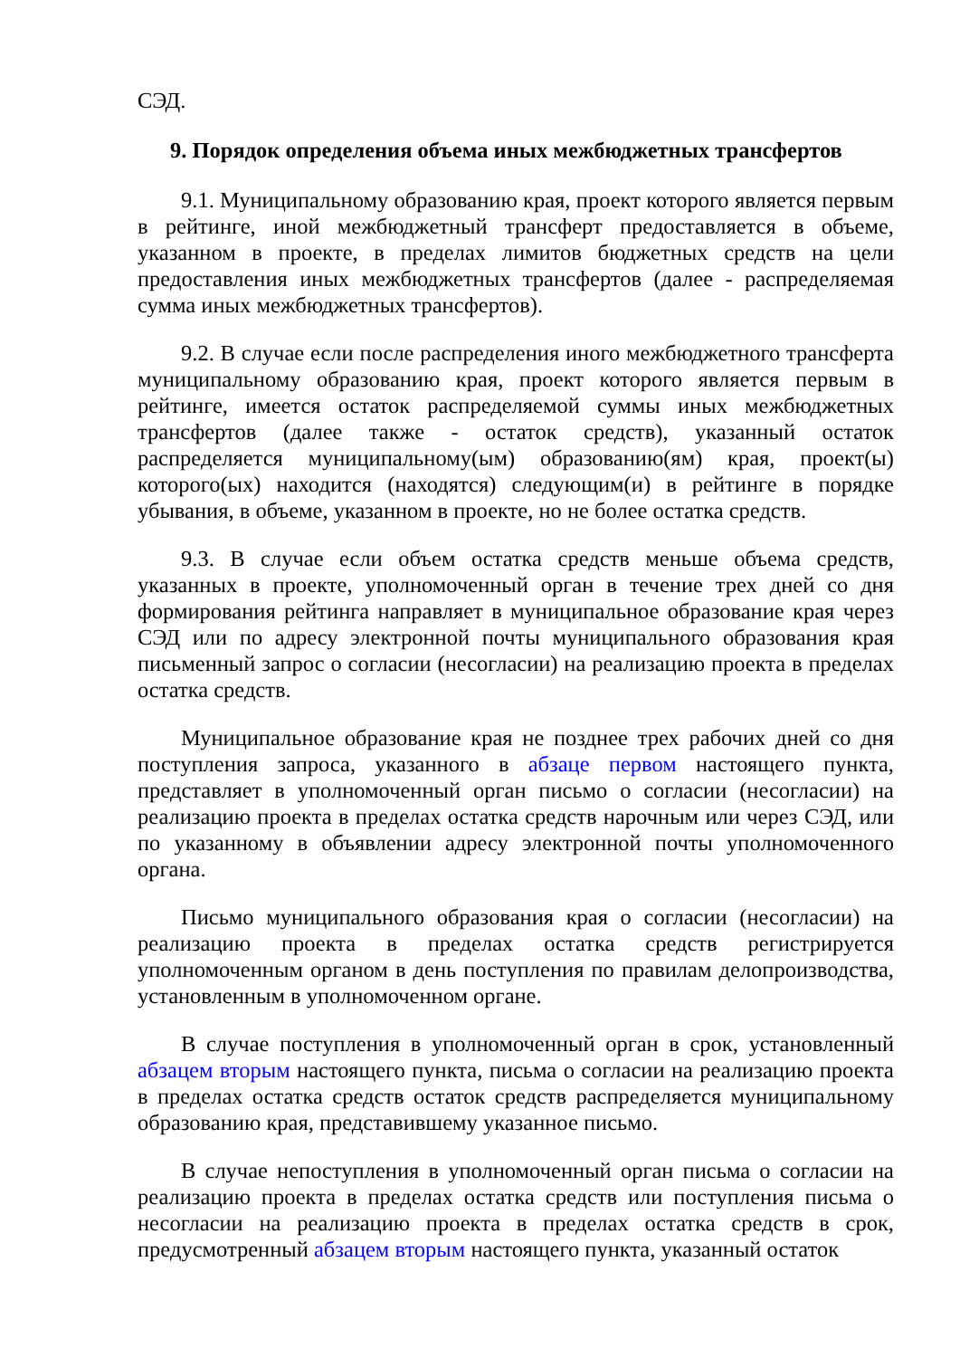СЭД.
9. Порядок определения объема иных межбюджетных трансфертов
9.1. Муниципальному образованию края, проект которого является первым в рейтинге, иной межбюджетный трансферт предоставляется в объеме, указанном в проекте, в пределах лимитов бюджетных средств на цели предоставления иных межбюджетных трансфертов (далее - распределяемая сумма иных межбюджетных трансфертов).
9.2. В случае если после распределения иного межбюджетного трансферта муниципальному образованию края, проект которого является первым в рейтинге, имеется остаток распределяемой суммы иных межбюджетных трансфертов (далее также - остаток средств), указанный остаток распределяется муниципальному(ым) образованию(ям) края, проект(ы) которого(ых) находится (находятся) следующим(и) в рейтинге в порядке убывания, в объеме, указанном в проекте, но не более остатка средств.
9.3. В случае если объем остатка средств меньше объема средств, указанных в проекте, уполномоченный орган в течение трех дней со дня формирования рейтинга направляет в муниципальное образование края через СЭД или по адресу электронной почты муниципального образования края письменный запрос о согласии (несогласии) на реализацию проекта в пределах остатка средств.
Муниципальное образование края не позднее трех рабочих дней со дня поступления запроса, указанного в абзаце первом настоящего пункта, представляет в уполномоченный орган письмо о согласии (несогласии) на реализацию проекта в пределах остатка средств нарочным или через СЭД, или по указанному в объявлении адресу электронной почты уполномоченного органа.
Письмо муниципального образования края о согласии (несогласии) на реализацию проекта в пределах остатка средств регистрируется уполномоченным органом в день поступления по правилам делопроизводства, установленным в уполномоченном органе.
В случае поступления в уполномоченный орган в срок, установленный абзацем вторым настоящего пункта, письма о согласии на реализацию проекта в пределах остатка средств остаток средств распределяется муниципальному образованию края, представившему указанное письмо.
В случае непоступления в уполномоченный орган письма о согласии на реализацию проекта в пределах остатка средств или поступления письма о несогласии на реализацию проекта в пределах остатка средств в срок, предусмотренный абзацем вторым настоящего пункта, указанный остаток